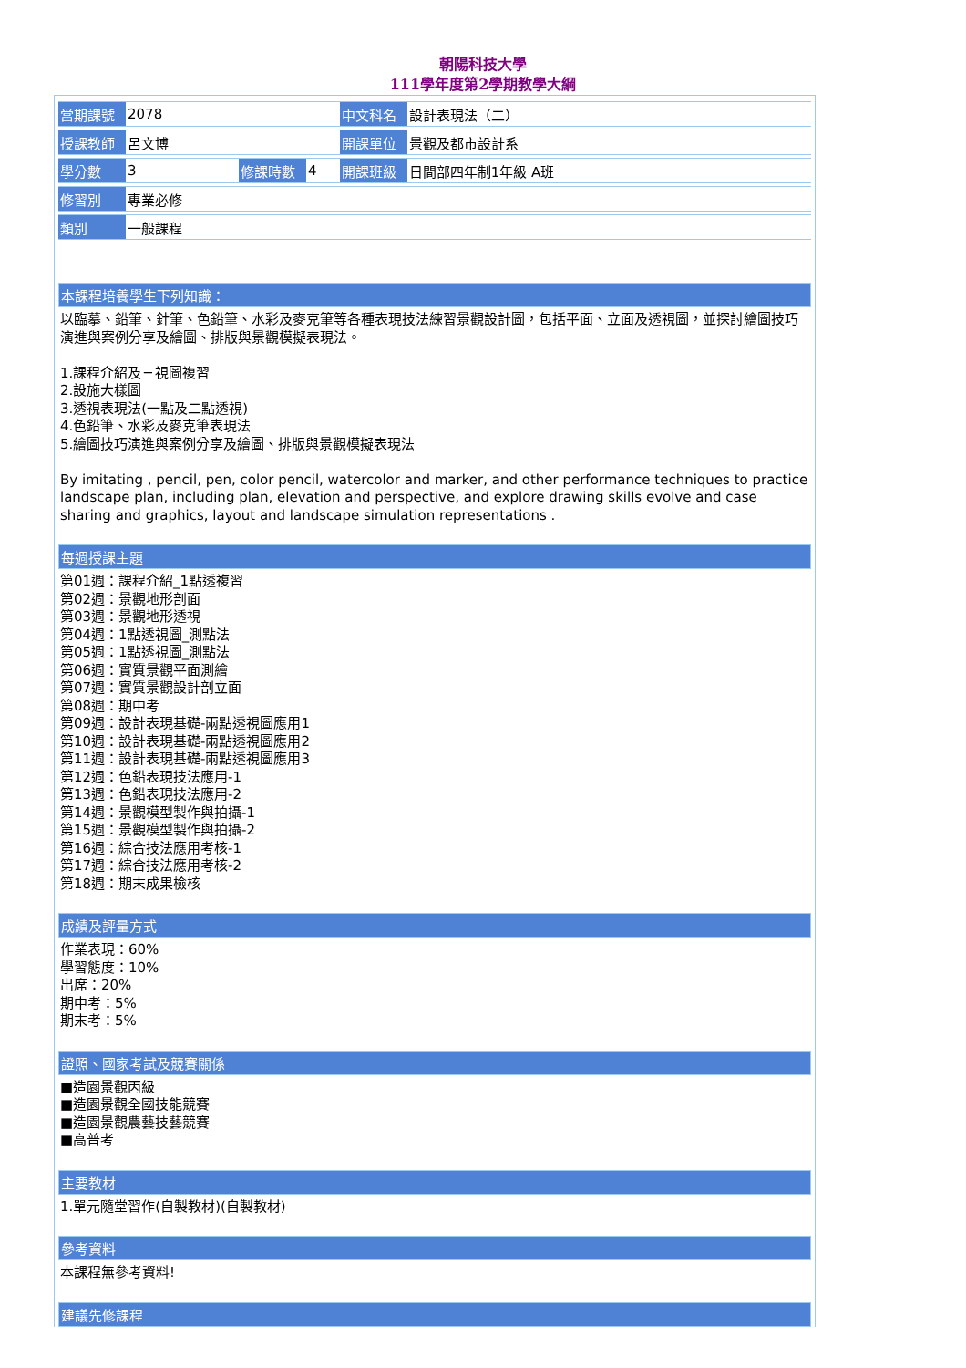朝陽科技大學
111學年度第2學期教學大綱
| 當期課號 | 2078 | | | 中文科名 | 設計表現法（二） |
| 授課教師 | 呂文博 | | | 開課單位 | 景觀及都市設計系 |
| 學分數 | 3 | 修課時數 | 4 | 開課班級 | 日間部四年制1年級 A班 |
| 修習別 | 專業必修 | | | | |
| 類別 | 一般課程 | | | | |
本課程培養學生下列知識：
以臨摹、鉛筆、針筆、色鉛筆、水彩及麥克筆等各種表現技法練習景觀設計圖，包括平面、立面及透視圖，並探討繪圖技巧演進與案例分享及繪圖、排版與景觀模擬表現法。
1.課程介紹及三視圖複習
2.設施大樣圖
3.透視表現法(一點及二點透視)
4.色鉛筆、水彩及麥克筆表現法
5.繪圖技巧演進與案例分享及繪圖、排版與景觀模擬表現法
By imitating , pencil, pen, color pencil, watercolor and marker, and other performance techniques to practice landscape plan, including plan, elevation and perspective, and explore drawing skills evolve and case sharing and graphics, layout and landscape simulation representations .
每週授課主題
第01週：課程介紹_1點透複習
第02週：景觀地形剖面
第03週：景觀地形透視
第04週：1點透視圖_測點法
第05週：1點透視圖_測點法
第06週：實質景觀平面測繪
第07週：實質景觀設計剖立面
第08週：期中考
第09週：設計表現基礎-兩點透視圖應用1
第10週：設計表現基礎-兩點透視圖應用2
第11週：設計表現基礎-兩點透視圖應用3
第12週：色鉛表現技法應用-1
第13週：色鉛表現技法應用-2
第14週：景觀模型製作與拍攝-1
第15週：景觀模型製作與拍攝-2
第16週：綜合技法應用考核-1
第17週：綜合技法應用考核-2
第18週：期末成果檢核
成績及評量方式
作業表現：60%
學習態度：10%
出席：20%
期中考：5%
期末考：5%
證照、國家考試及競賽關係
■造園景觀丙級
■造園景觀全國技能競賽
■造園景觀農藝技藝競賽
■高普考
主要教材
1.單元隨堂習作(自製教材)(自製教材)
參考資料
本課程無參考資料!
建議先修課程